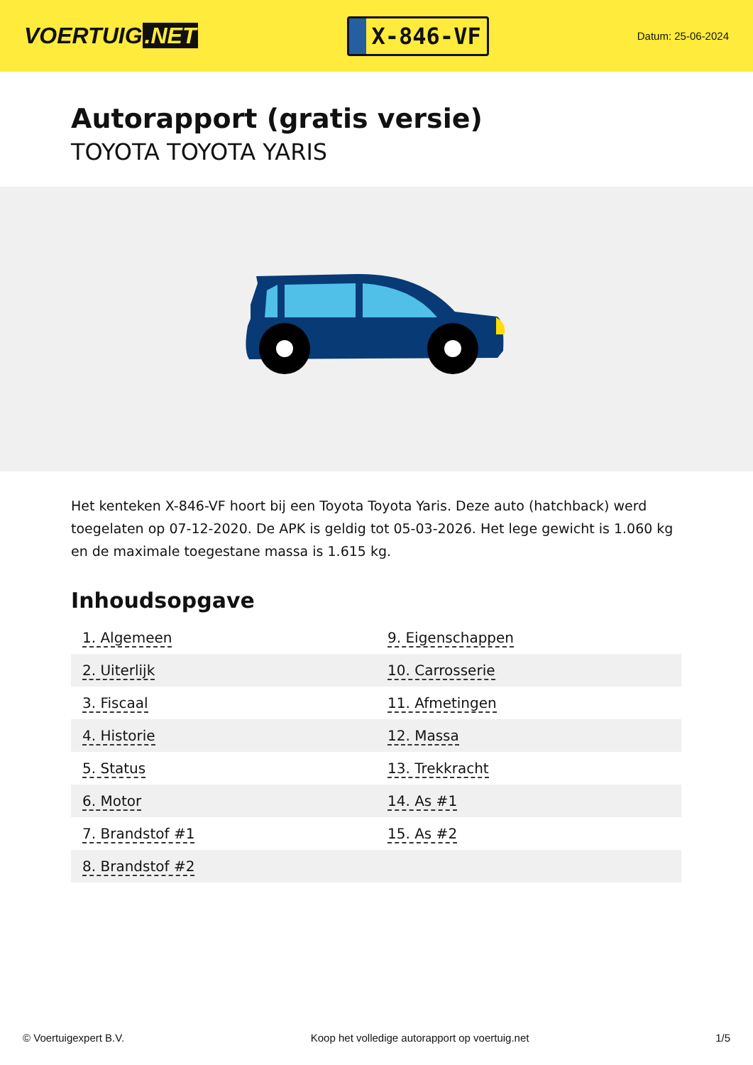VOERTUIG.NET
X-846-VF
Datum: 25-06-2024
Autorapport (gratis versie)
TOYOTA TOYOTA YARIS
Het kenteken X-846-VF hoort bij een Toyota Toyota Yaris. Deze auto (hatchback) werd toegelaten op 07-12-2020. De APK is geldig tot 05-03-2026. Het lege gewicht is 1.060 kg en de maximale toegestane massa is 1.615 kg.
Inhoudsopgave
| 1. Algemeen | 9. Eigenschappen |
| 2. Uiterlijk | 10. Carrosserie |
| 3. Fiscaal | 11. Afmetingen |
| 4. Historie | 12. Massa |
| 5. Status | 13. Trekkracht |
| 6. Motor | 14. As #1 |
| 7. Brandstof #1 | 15. As #2 |
| 8. Brandstof #2 | |
© Voertuigexpert B.V. Koop het volledige autorapport op voertuig.net 1/5